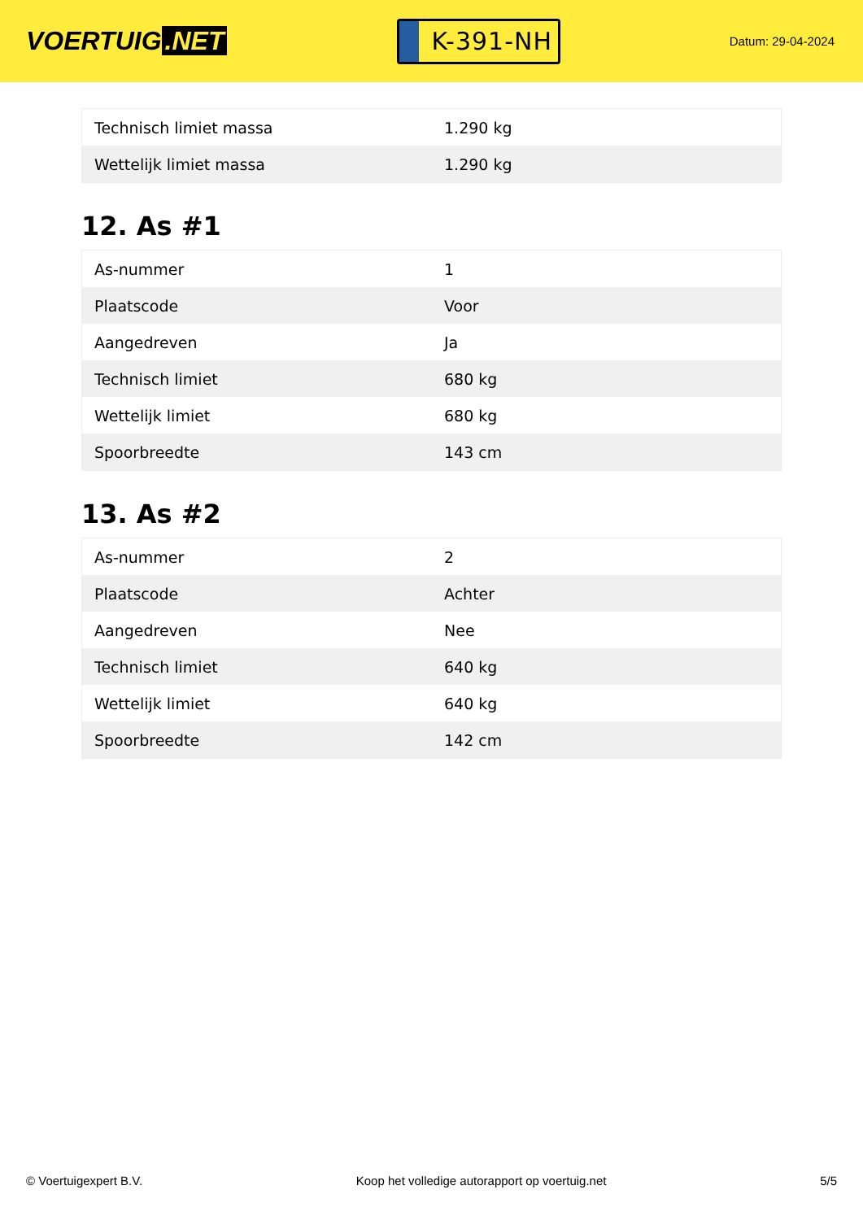VOERTUIG.NET
K-391-NH
Datum: 29-04-2024
| Technisch limiet massa | 1.290 kg |
| Wettelijk limiet massa | 1.290 kg |
12. As #1
| As-nummer | 1 |
| Plaatscode | Voor |
| Aangedreven | Ja |
| Technisch limiet | 680 kg |
| Wettelijk limiet | 680 kg |
| Spoorbreedte | 143 cm |
13. As #2
| As-nummer | 2 |
| Plaatscode | Achter |
| Aangedreven | Nee |
| Technisch limiet | 640 kg |
| Wettelijk limiet | 640 kg |
| Spoorbreedte | 142 cm |
© Voertuigexpert B.V. Koop het volledige autorapport op voertuig.net 5/5